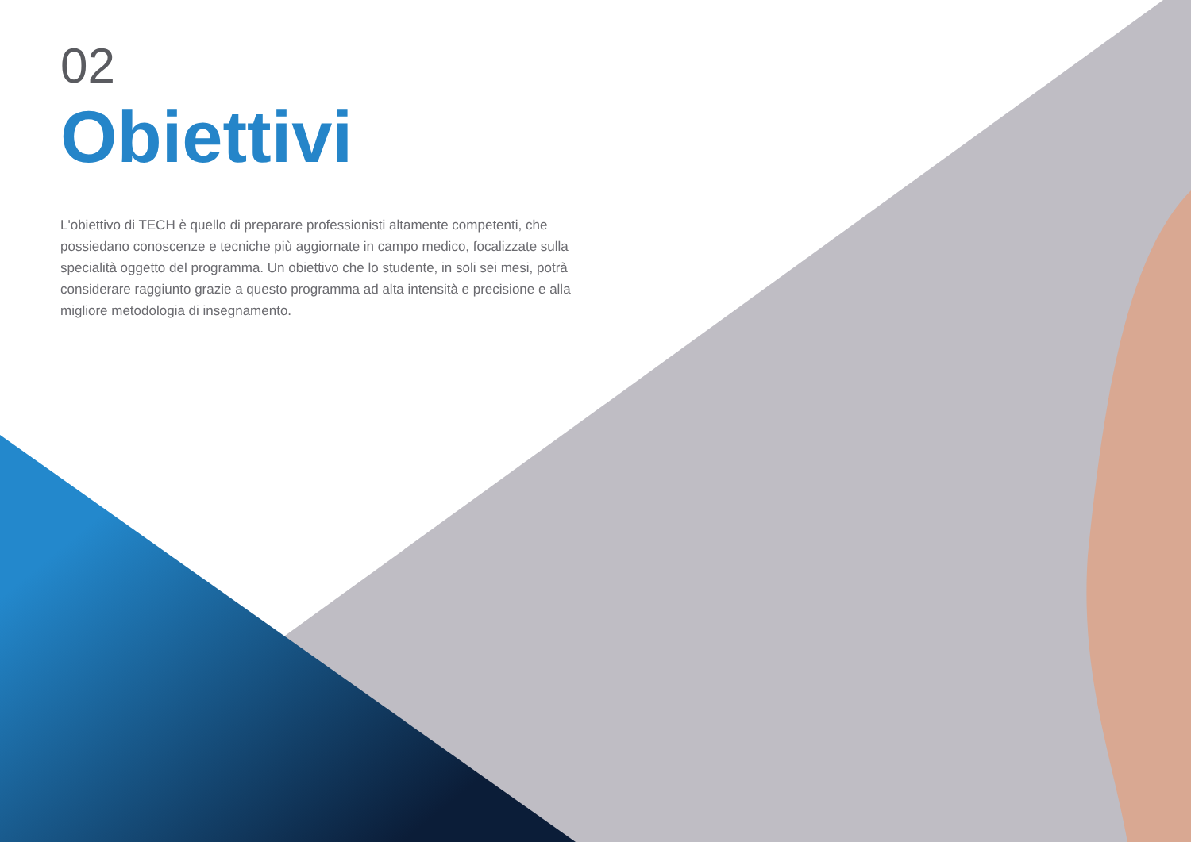02
Obiettivi
L'obiettivo di TECH è quello di preparare professionisti altamente competenti, che possiedano conoscenze e tecniche più aggiornate in campo medico, focalizzate sulla specialità oggetto del programma. Un obiettivo che lo studente, in soli sei mesi, potrà considerare raggiunto grazie a questo programma ad alta intensità e precisione e alla migliore metodologia di insegnamento.